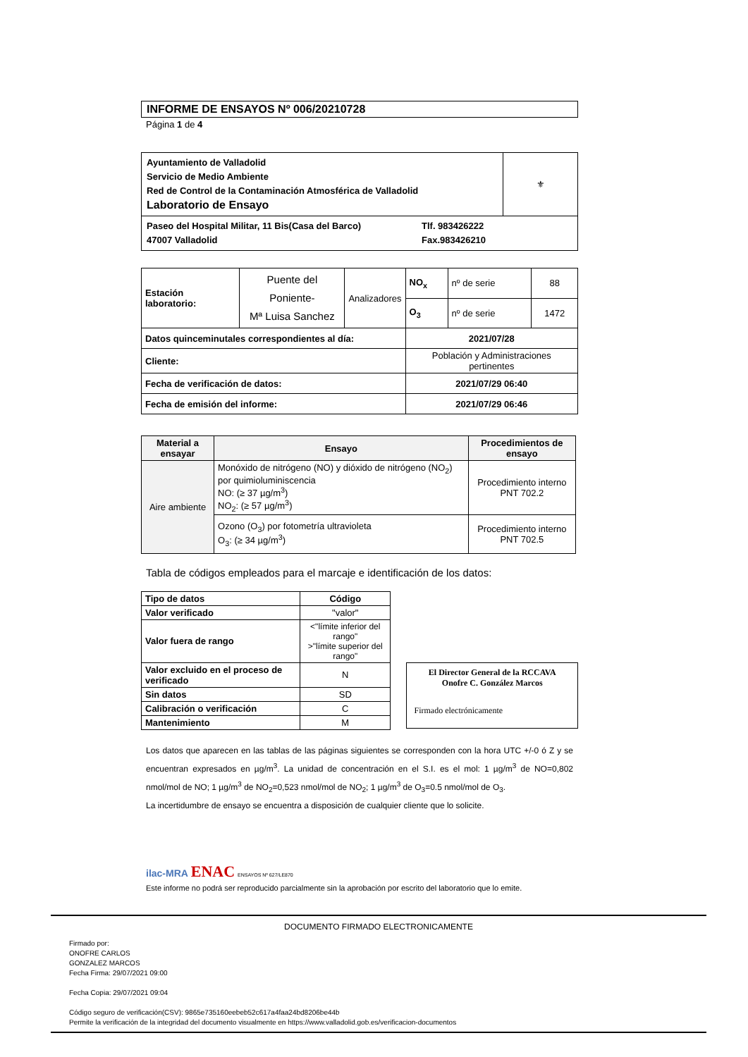INFORME DE ENSAYOS Nº 006/20210728
Página 1 de 4
| Ayuntamiento de Valladolid Servicio de Medio Ambiente Red de Control de la Contaminación Atmosférica de Valladolid Laboratorio de Ensayo | ⚜ |
| Paseo del Hospital Militar, 11 Bis(Casa del Barco) Tlf. 983426222 47007 Valladolid Fax.983426210 | |
| Estación laboratorio: | Puente del Poniente- Mª Luisa Sanchez | Analizadores | NO<sub>x</sub> | nº de serie | 88 |
| | | | O<sub>3</sub> | nº de serie | 1472 |
| Datos quinceminutales correspondientes al día: | | | 2021/07/28 | | |
| Cliente: | | | Población y Administraciones pertinentes | | |
| Fecha de verificación de datos: | | | 2021/07/29 06:40 | | |
| Fecha de emisión del informe: | | | 2021/07/29 06:46 | | |
| Material a ensayar | Ensayo | Procedimientos de ensayo |
| --- | --- | --- |
| Aire ambiente | Monóxido de nitrógeno (NO) y dióxido de nitrógeno (NO<sub>2</sub>) por quimioluminiscencia NO: (≥ 37 µg/m<sup>3</sup>) NO<sub>2</sub>: (≥ 57 µg/m<sup>3</sup>) | Procedimiento interno PNT 702.2 |
| | Ozono (O<sub>3</sub>) por fotometría ultravioleta O<sub>3</sub>: (≥ 34 µg/m<sup>3</sup>) | Procedimiento interno PNT 702.5 |
Tabla de códigos empleados para el marcaje e identificación de los datos:
| Tipo de datos | Código |
| --- | --- |
| Valor verificado | "valor" |
| Valor fuera de rango | <"límite inferior del rango" >"límite superior del rango" |
| Valor excluido en el proceso de verificado | N |
| Sin datos | SD |
| Calibración o verificación | C |
| Mantenimiento | M |
El Director General de la RCCAVA
Onofre C. González Marcos
Firmado electrónicamente
Los datos que aparecen en las tablas de las páginas siguientes se corresponden con la hora UTC +/-0 ó Z y se encuentran expresados en µg/m<sup>3</sup>. La unidad de concentración en el S.I. es el mol: 1 µg/m<sup>3</sup> de NO=0,802 nmol/mol de NO; 1 µg/m<sup>3</sup> de NO<sub>2</sub>=0,523 nmol/mol de NO<sub>2</sub>; 1 µg/m<sup>3</sup> de O<sub>3</sub>=0.5 nmol/mol de O<sub>3</sub>.
La incertidumbre de ensayo se encuentra a disposición de cualquier cliente que lo solicite.
ilac-MRA ENAC ENSAYOS Nº 627/LE870
Este informe no podrá ser reproducido parcialmente sin la aprobación por escrito del laboratorio que lo emite.
DOCUMENTO FIRMADO ELECTRONICAMENTE
Firmado por:
ONOFRE CARLOS
GONZALEZ MARCOS
Fecha Firma: 29/07/2021 09:00
Fecha Copia: 29/07/2021 09:04
Código seguro de verificación(CSV): 9865e735160eebeb52c617a4faa24bd8206be44b
Permite la verificación de la integridad del documento visualmente en https://www.valladolid.gob.es/verificacion-documentos